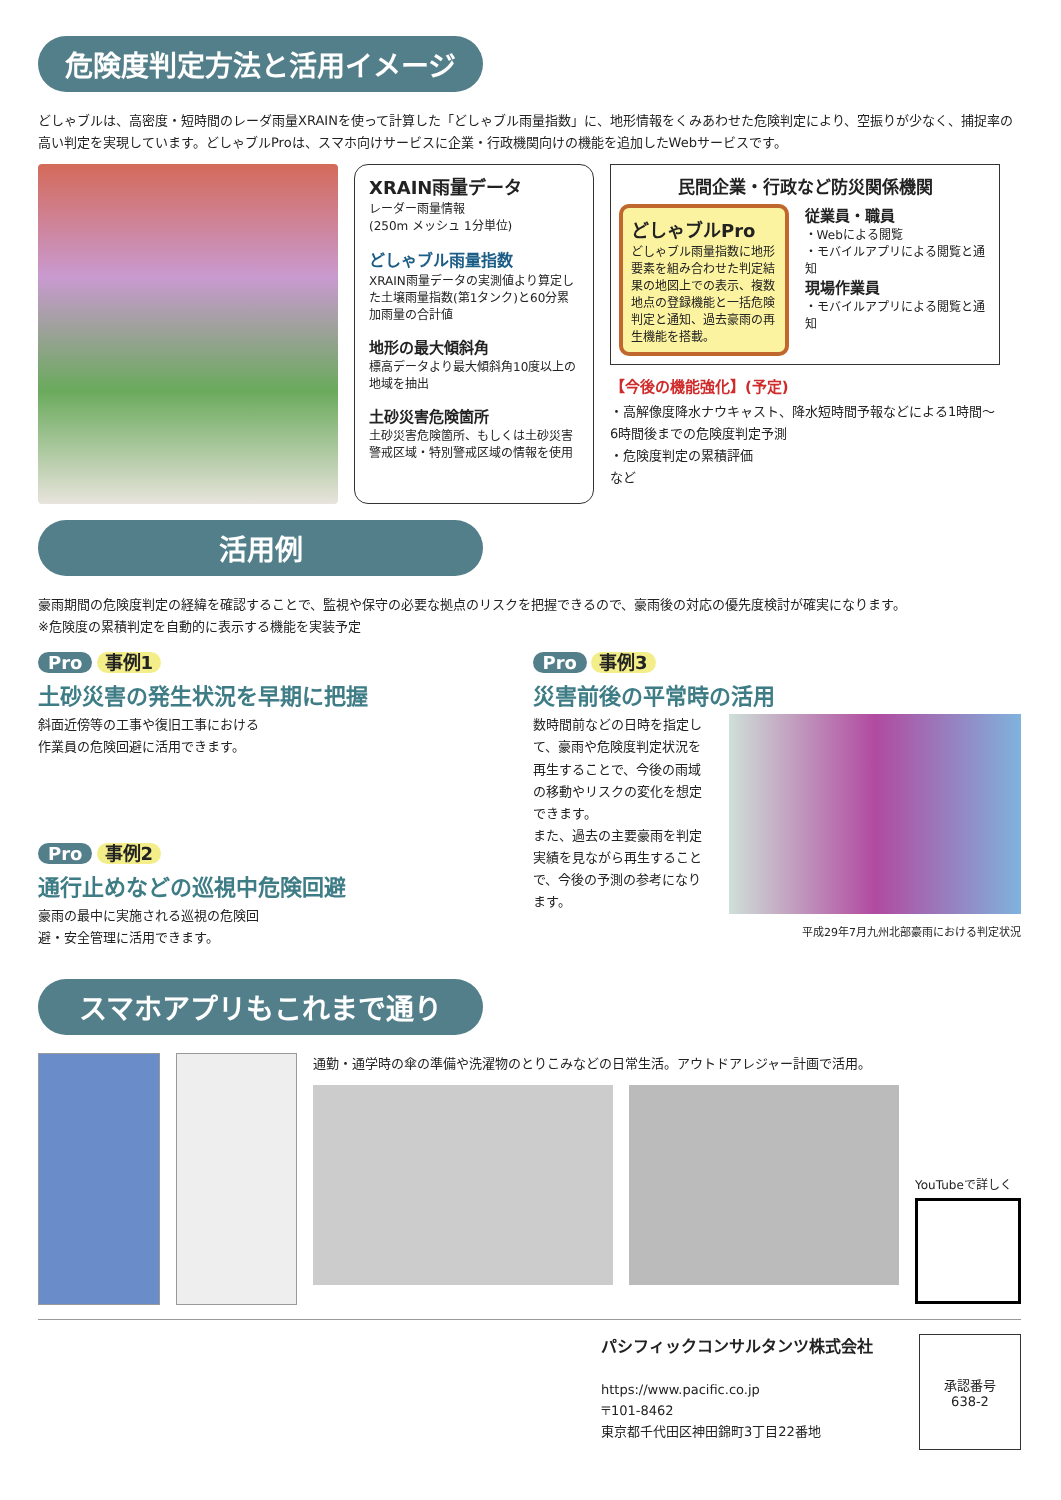危険度判定方法と活用イメージ
どしゃブルは、高密度・短時間のレーダ雨量XRAINを使って計算した「どしゃブル雨量指数」に、地形情報をくみあわせた危険判定により、空振りが少なく、捕捉率の高い判定を実現しています。どしゃブルProは、スマホ向けサービスに企業・行政機関向けの機能を追加したWebサービスです。
XRAIN雨量データ
レーダー雨量情報
(250m メッシュ 1分単位)
どしゃブル雨量指数
XRAIN雨量データの実測値より算定した土壌雨量指数(第1タンク)と60分累加雨量の合計値
地形の最大傾斜角
標高データより最大傾斜角10度以上の地域を抽出
土砂災害危険箇所
土砂災害危険箇所、もしくは土砂災害警戒区域・特別警戒区域の情報を使用
民間企業・行政など防災関係機関
どしゃブルPro
どしゃブル雨量指数に地形要素を組み合わせた判定結果の地図上での表示、複数地点の登録機能と一括危険判定と通知、過去豪雨の再生機能を搭載。
従業員・職員
・Webによる閲覧
・モバイルアプリによる閲覧と通知
現場作業員
・モバイルアプリによる閲覧と通知
【今後の機能強化】(予定)
・高解像度降水ナウキャスト、降水短時間予報などによる1時間～6時間後までの危険度判定予測
・危険度判定の累積評価
など
活用例
豪雨期間の危険度判定の経緯を確認することで、監視や保守の必要な拠点のリスクを把握できるので、豪雨後の対応の優先度検討が確実になります。
※危険度の累積判定を自動的に表示する機能を実装予定
Pro 事例1
土砂災害の発生状況を早期に把握
斜面近傍等の工事や復旧工事における
作業員の危険回避に活用できます。
Pro 事例2
通行止めなどの巡視中危険回避
豪雨の最中に実施される巡視の危険回
避・安全管理に活用できます。
Pro 事例3
災害前後の平常時の活用
数時間前などの日時を指定して、豪雨や危険度判定状況を再生することで、今後の雨域の移動やリスクの変化を想定できます。
また、過去の主要豪雨を判定実績を見ながら再生することで、今後の予測の参考になります。
平成29年7月九州北部豪雨における判定状況
スマホアプリもこれまで通り
通勤・通学時の傘の準備や洗濯物のとりこみなどの日常生活。アウトドアレジャー計画で活用。
YouTubeで詳しく
パシフィックコンサルタンツ株式会社
https://www.pacific.co.jp
〒101-8462
東京都千代田区神田錦町3丁目22番地
承認番号
638-2